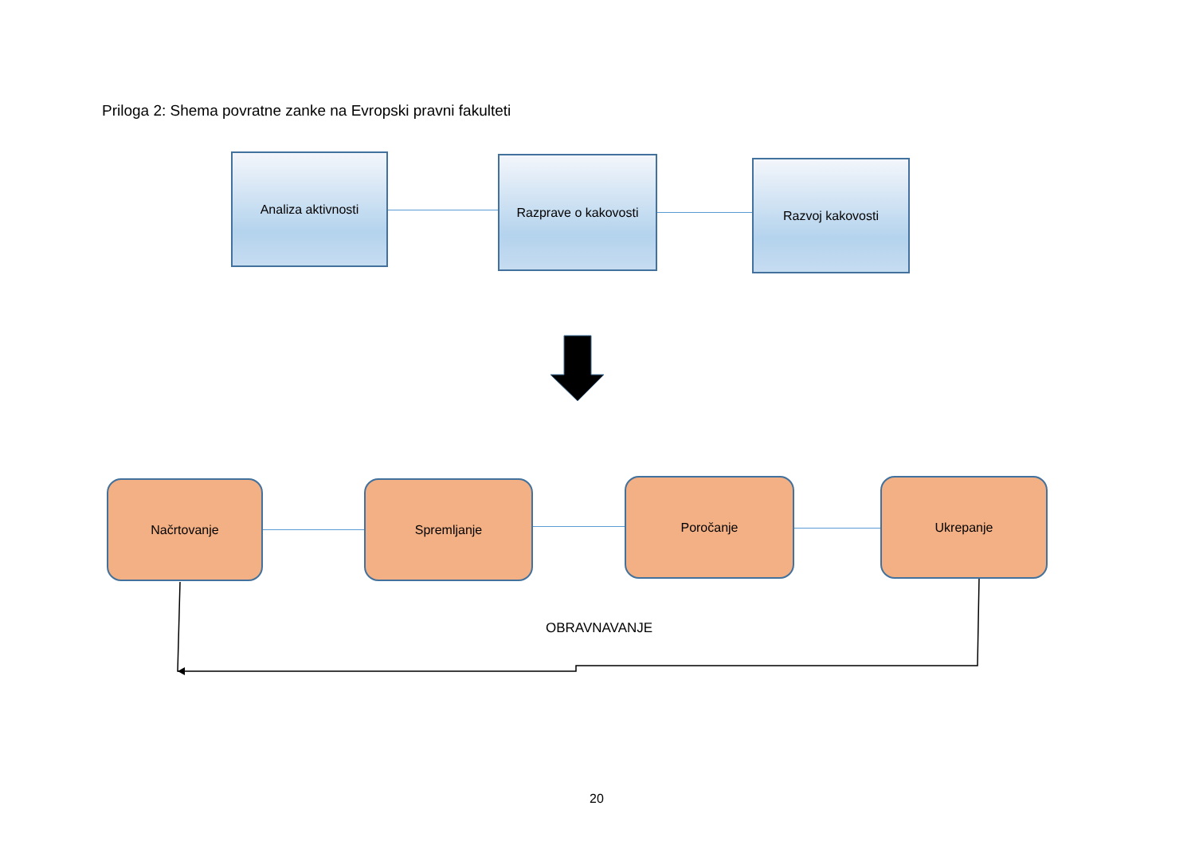Priloga 2: Shema povratne zanke na Evropski pravni fakulteti
Analiza aktivnosti Razprave o kakovosti Razvoj kakovosti
Načrtovanje Spremljanje Poročanje Ukrepanje
OBRAVNAVANJE
20